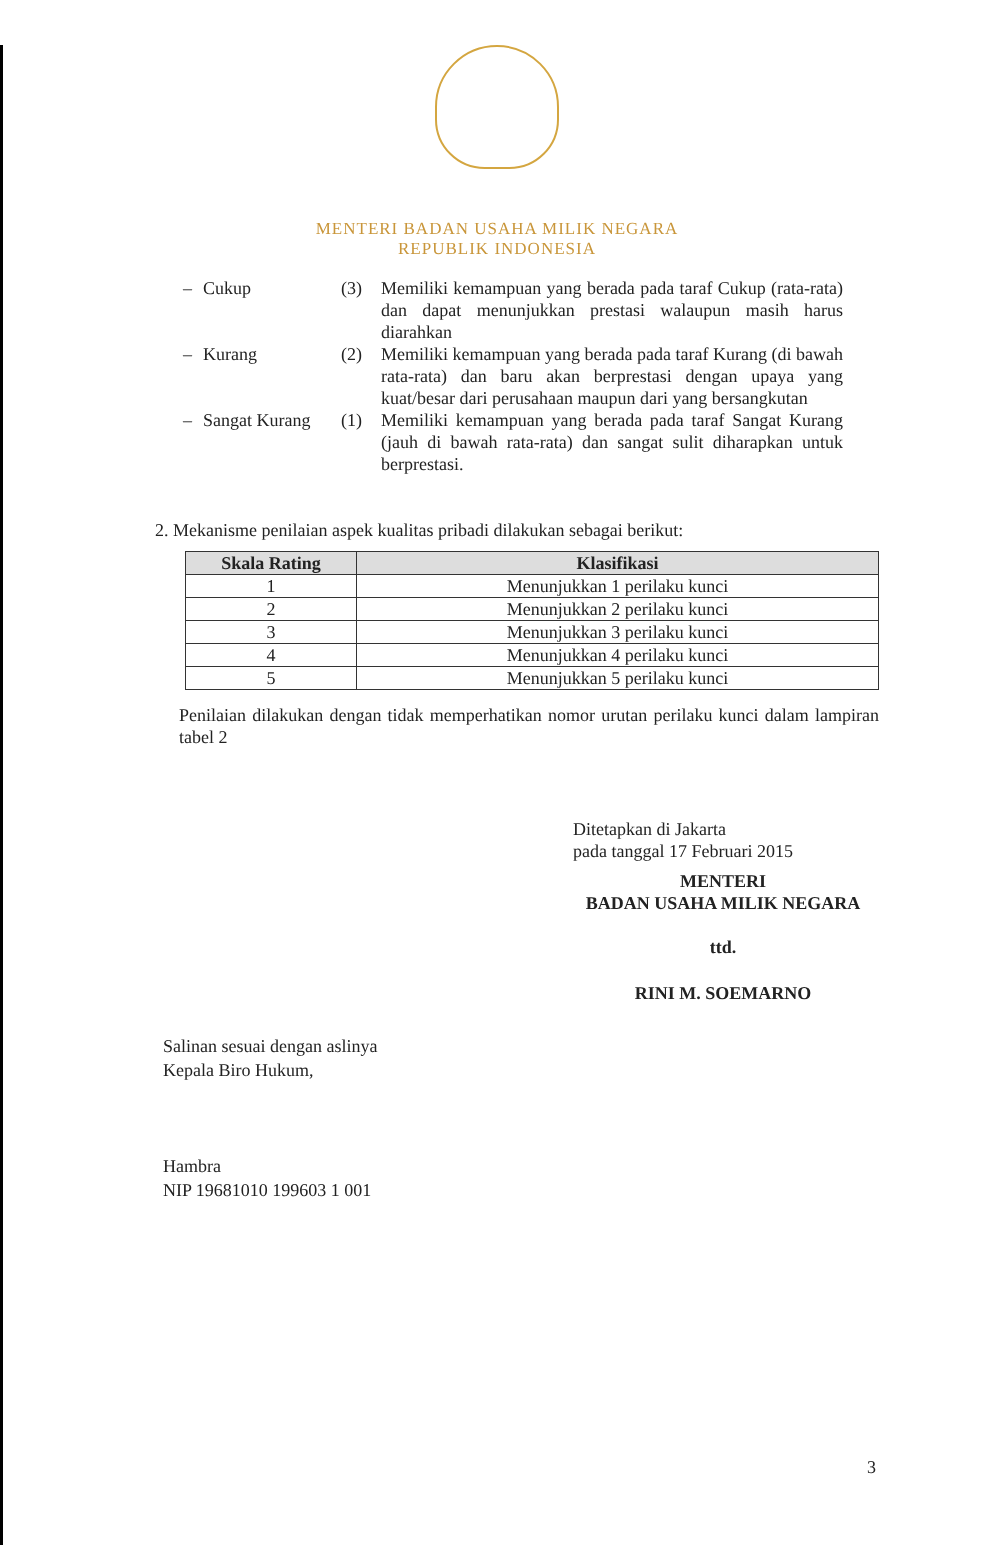MENTERI BADAN USAHA MILIK NEGARA
REPUBLIK INDONESIA
– Cukup (3) Memiliki kemampuan yang berada pada taraf Cukup (rata-rata) dan dapat menunjukkan prestasi walaupun masih harus diarahkan
– Kurang (2) Memiliki kemampuan yang berada pada taraf Kurang (di bawah rata-rata) dan baru akan berprestasi dengan upaya yang kuat/besar dari perusahaan maupun dari yang bersangkutan
– Sangat Kurang (1) Memiliki kemampuan yang berada pada taraf Sangat Kurang (jauh di bawah rata-rata) dan sangat sulit diharapkan untuk berprestasi.
2. Mekanisme penilaian aspek kualitas pribadi dilakukan sebagai berikut:
| Skala Rating | Klasifikasi |
| --- | --- |
| 1 | Menunjukkan 1 perilaku kunci |
| 2 | Menunjukkan 2 perilaku kunci |
| 3 | Menunjukkan 3 perilaku kunci |
| 4 | Menunjukkan 4 perilaku kunci |
| 5 | Menunjukkan 5 perilaku kunci |
Penilaian dilakukan dengan tidak memperhatikan nomor urutan perilaku kunci dalam lampiran tabel 2
Ditetapkan di Jakarta
pada tanggal 17 Februari 2015
MENTERI
BADAN USAHA MILIK NEGARA
ttd.
RINI M. SOEMARNO
Salinan sesuai dengan aslinya
Kepala Biro Hukum,
Hambra
NIP 19681010 199603 1 001
3